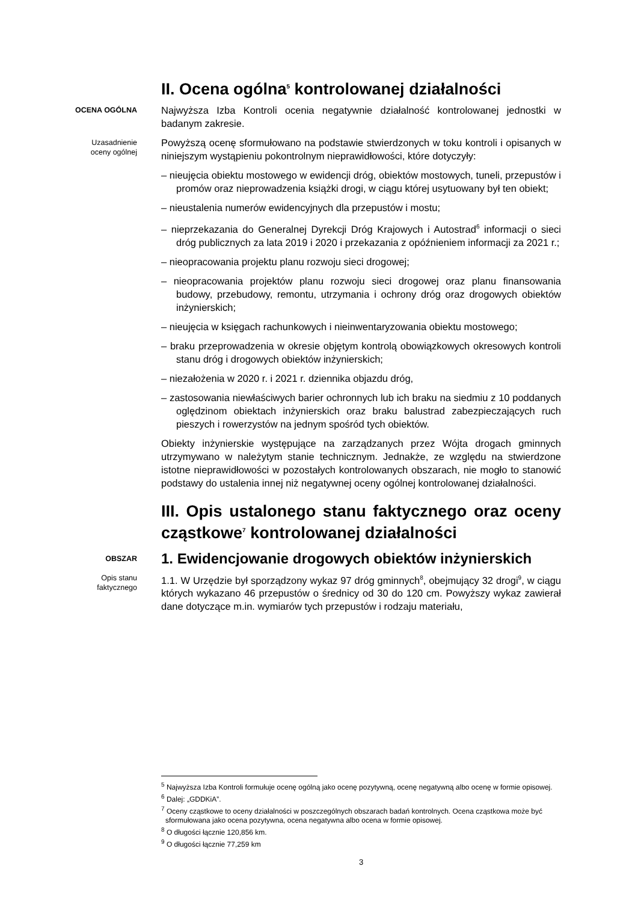II. Ocena ogólna<sup>5</sup> kontrolowanej działalności
OCENA OGÓLNA
Najwyższa Izba Kontroli ocenia negatywnie działalność kontrolowanej jednostki w badanym zakresie.
Uzasadnienie oceny ogólnej
Powyższą ocenę sformułowano na podstawie stwierdzonych w toku kontroli i opisanych w niniejszym wystąpieniu pokontrolnym nieprawidłowości, które dotyczyły:
– nieujęcia obiektu mostowego w ewidencji dróg, obiektów mostowych, tuneli, przepustów i promów oraz nieprowadzenia książki drogi, w ciągu której usytuowany był ten obiekt;
– nieustalenia numerów ewidencyjnych dla przepustów i mostu;
– nieprzekazania do Generalnej Dyrekcji Dróg Krajowych i Autostrad<sup>6</sup> informacji o sieci dróg publicznych za lata 2019 i 2020 i przekazania z opóźnieniem informacji za 2021 r.;
– nieopracowania projektu planu rozwoju sieci drogowej;
– nieopracowania projektów planu rozwoju sieci drogowej oraz planu finansowania budowy, przebudowy, remontu, utrzymania i ochrony dróg oraz drogowych obiektów inżynierskich;
– nieujęcia w księgach rachunkowych i nieinwentaryzowania obiektu mostowego;
– braku przeprowadzenia w okresie objętym kontrolą obowiązkowych okresowych kontroli stanu dróg i drogowych obiektów inżynierskich;
– niezałożenia w 2020 r. i 2021 r. dziennika objazdu dróg,
– zastosowania niewłaściwych barier ochronnych lub ich braku na siedmiu z 10 poddanych oględzinom obiektach inżynierskich oraz braku balustrad zabezpieczających ruch pieszych i rowerzystów na jednym spośród tych obiektów.
Obiekty inżynierskie występujące na zarządzanych przez Wójta drogach gminnych utrzymywano w należytym stanie technicznym. Jednakże, ze względu na stwierdzone istotne nieprawidłowości w pozostałych kontrolowanych obszarach, nie mogło to stanowić podstawy do ustalenia innej niż negatywnej oceny ogólnej kontrolowanej działalności.
III. Opis ustalonego stanu faktycznego oraz oceny cząstkowe<sup>7</sup> kontrolowanej działalności
OBSZAR
1. Ewidencjowanie drogowych obiektów inżynierskich
Opis stanu faktycznego
1.1. W Urzędzie był sporządzony wykaz 97 dróg gminnych<sup>8</sup>, obejmujący 32 drogi<sup>9</sup>, w ciągu których wykazano 46 przepustów o średnicy od 30 do 120 cm. Powyższy wykaz zawierał dane dotyczące m.in. wymiarów tych przepustów i rodzaju materiału,
<sup>5</sup> Najwyższa Izba Kontroli formułuje ocenę ogólną jako ocenę pozytywną, ocenę negatywną albo ocenę w formie opisowej.
<sup>6</sup> Dalej: „GDDKiA”.
<sup>7</sup> Oceny cząstkowe to oceny działalności w poszczególnych obszarach badań kontrolnych. Ocena cząstkowa może być sformułowana jako ocena pozytywna, ocena negatywna albo ocena w formie opisowej.
<sup>8</sup> O długości łącznie 120,856 km.
<sup>9</sup> O długości łącznie 77,259 km
3